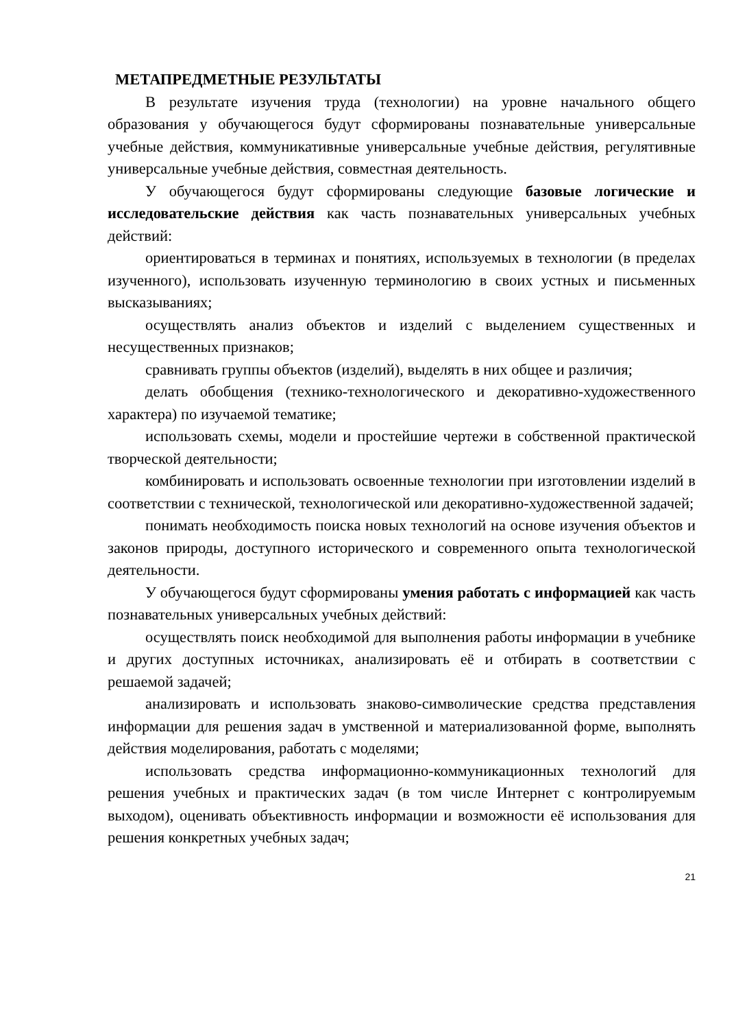МЕТАПРЕДМЕТНЫЕ РЕЗУЛЬТАТЫ
В результате изучения труда (технологии) на уровне начального общего образования у обучающегося будут сформированы познавательные универсальные учебные действия, коммуникативные универсальные учебные действия, регулятивные универсальные учебные действия, совместная деятельность.
У обучающегося будут сформированы следующие базовые логические и исследовательские действия как часть познавательных универсальных учебных действий:
ориентироваться в терминах и понятиях, используемых в технологии (в пределах изученного), использовать изученную терминологию в своих устных и письменных высказываниях;
осуществлять анализ объектов и изделий с выделением существенных и несущественных признаков;
сравнивать группы объектов (изделий), выделять в них общее и различия;
делать обобщения (технико-технологического и декоративно-художественного характера) по изучаемой тематике;
использовать схемы, модели и простейшие чертежи в собственной практической творческой деятельности;
комбинировать и использовать освоенные технологии при изготовлении изделий в соответствии с технической, технологической или декоративно-художественной задачей;
понимать необходимость поиска новых технологий на основе изучения объектов и законов природы, доступного исторического и современного опыта технологической деятельности.
У обучающегося будут сформированы умения работать с информацией как часть познавательных универсальных учебных действий:
осуществлять поиск необходимой для выполнения работы информации в учебнике и других доступных источниках, анализировать её и отбирать в соответствии с решаемой задачей;
анализировать и использовать знаково-символические средства представления информации для решения задач в умственной и материализованной форме, выполнять действия моделирования, работать с моделями;
использовать средства информационно-коммуникационных технологий для решения учебных и практических задач (в том числе Интернет с контролируемым выходом), оценивать объективность информации и возможности её использования для решения конкретных учебных задач;
21